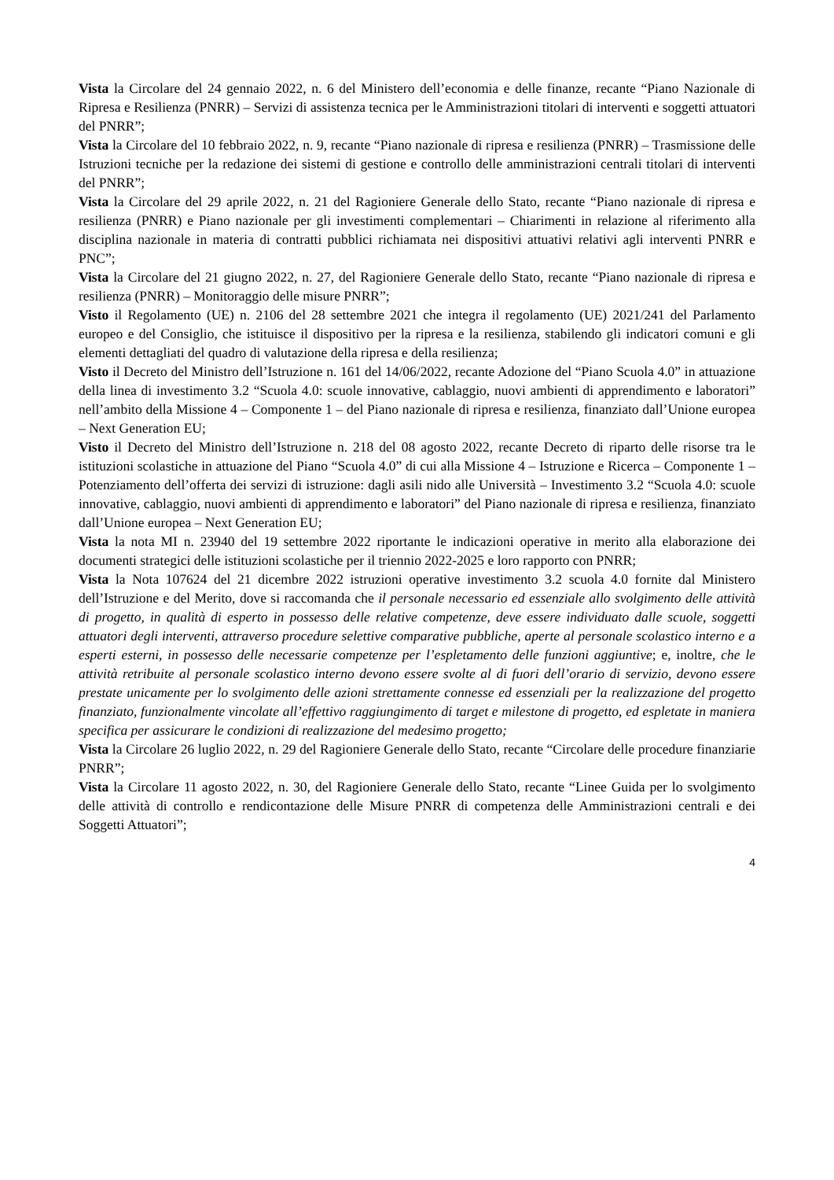Vista la Circolare del 24 gennaio 2022, n. 6 del Ministero dell’economia e delle finanze, recante “Piano Nazionale di Ripresa e Resilienza (PNRR) – Servizi di assistenza tecnica per le Amministrazioni titolari di interventi e soggetti attuatori del PNRR”;
Vista la Circolare del 10 febbraio 2022, n. 9, recante “Piano nazionale di ripresa e resilienza (PNRR) – Trasmissione delle Istruzioni tecniche per la redazione dei sistemi di gestione e controllo delle amministrazioni centrali titolari di interventi del PNRR”;
Vista la Circolare del 29 aprile 2022, n. 21 del Ragioniere Generale dello Stato, recante “Piano nazionale di ripresa e resilienza (PNRR) e Piano nazionale per gli investimenti complementari – Chiarimenti in relazione al riferimento alla disciplina nazionale in materia di contratti pubblici richiamata nei dispositivi attuativi relativi agli interventi PNRR e PNC”;
Vista la Circolare del 21 giugno 2022, n. 27, del Ragioniere Generale dello Stato, recante “Piano nazionale di ripresa e resilienza (PNRR) – Monitoraggio delle misure PNRR”;
Visto il Regolamento (UE) n. 2106 del 28 settembre 2021 che integra il regolamento (UE) 2021/241 del Parlamento europeo e del Consiglio, che istituisce il dispositivo per la ripresa e la resilienza, stabilendo gli indicatori comuni e gli elementi dettagliati del quadro di valutazione della ripresa e della resilienza;
Visto il Decreto del Ministro dell’Istruzione n. 161 del 14/06/2022, recante Adozione del “Piano Scuola 4.0” in attuazione della linea di investimento 3.2 “Scuola 4.0: scuole innovative, cablaggio, nuovi ambienti di apprendimento e laboratori” nell’ambito della Missione 4 – Componente 1 – del Piano nazionale di ripresa e resilienza, finanziato dall’Unione europea – Next Generation EU;
Visto il Decreto del Ministro dell’Istruzione n. 218 del 08 agosto 2022, recante Decreto di riparto delle risorse tra le istituzioni scolastiche in attuazione del Piano “Scuola 4.0” di cui alla Missione 4 – Istruzione e Ricerca – Componente 1 – Potenziamento dell’offerta dei servizi di istruzione: dagli asili nido alle Università – Investimento 3.2 “Scuola 4.0: scuole innovative, cablaggio, nuovi ambienti di apprendimento e laboratori” del Piano nazionale di ripresa e resilienza, finanziato dall’Unione europea – Next Generation EU;
Vista la nota MI n. 23940 del 19 settembre 2022 riportante le indicazioni operative in merito alla elaborazione dei documenti strategici delle istituzioni scolastiche per il triennio 2022-2025 e loro rapporto con PNRR;
Vista la Nota 107624 del 21 dicembre 2022 istruzioni operative investimento 3.2 scuola 4.0 fornite dal Ministero dell’Istruzione e del Merito, dove si raccomanda che il personale necessario ed essenziale allo svolgimento delle attività di progetto, in qualità di esperto in possesso delle relative competenze, deve essere individuato dalle scuole, soggetti attuatori degli interventi, attraverso procedure selettive comparative pubbliche, aperte al personale scolastico interno e a esperti esterni, in possesso delle necessarie competenze per l’espletamento delle funzioni aggiuntive; e, inoltre, che le attività retribuite al personale scolastico interno devono essere svolte al di fuori dell’orario di servizio, devono essere prestate unicamente per lo svolgimento delle azioni strettamente connesse ed essenziali per la realizzazione del progetto finanziato, funzionalmente vincolate all’effettivo raggiungimento di target e milestone di progetto, ed espletate in maniera specifica per assicurare le condizioni di realizzazione del medesimo progetto;
Vista la Circolare 26 luglio 2022, n. 29 del Ragioniere Generale dello Stato, recante “Circolare delle procedure finanziarie PNRR”;
Vista la Circolare 11 agosto 2022, n. 30, del Ragioniere Generale dello Stato, recante “Linee Guida per lo svolgimento delle attività di controllo e rendicontazione delle Misure PNRR di competenza delle Amministrazioni centrali e dei Soggetti Attuatori”;
4